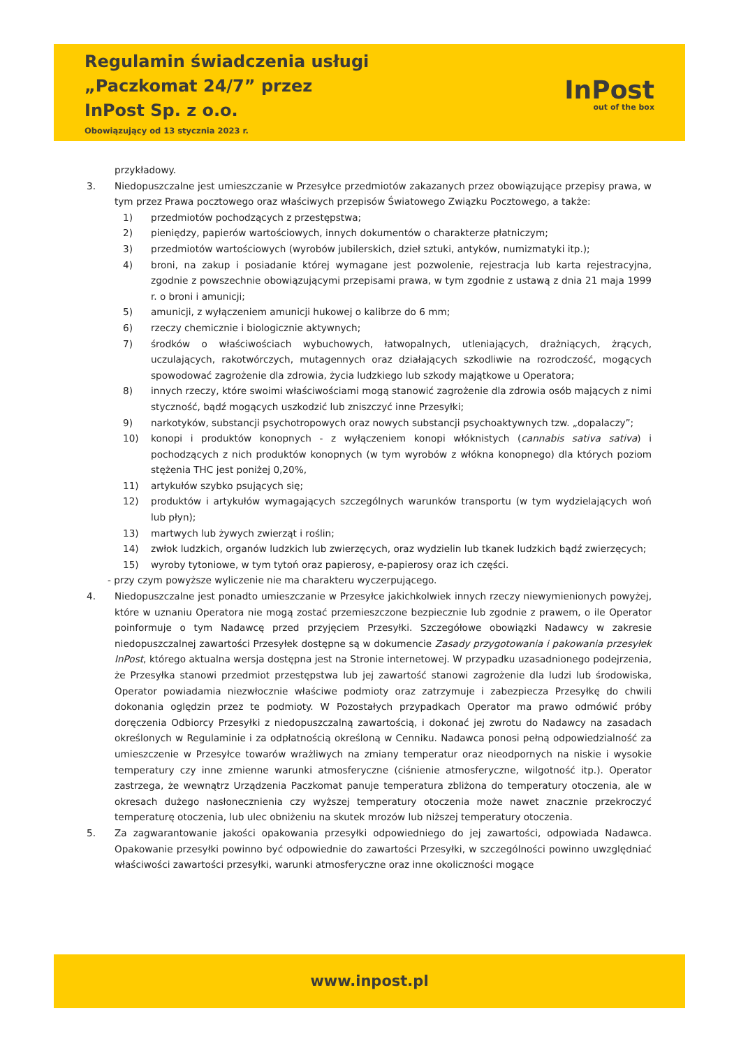Regulamin świadczenia usługi
„Paczkomat 24/7” przez
InPost Sp. z o.o.
Obowiązujący od 13 stycznia 2023 r.
InPost
out of the box
przykładowy.
3. Niedopuszczalne jest umieszczanie w Przesyłce przedmiotów zakazanych przez obowiązujące przepisy prawa, w tym przez Prawa pocztowego oraz właściwych przepisów Światowego Związku Pocztowego, a także:
1) przedmiotów pochodzących z przestępstwa;
2) pieniędzy, papierów wartościowych, innych dokumentów o charakterze płatniczym;
3) przedmiotów wartościowych (wyrobów jubilerskich, dzieł sztuki, antyków, numizmatyki itp.);
4) broni, na zakup i posiadanie której wymagane jest pozwolenie, rejestracja lub karta rejestracyjna, zgodnie z powszechnie obowiązującymi przepisami prawa, w tym zgodnie z ustawą z dnia 21 maja 1999 r. o broni i amunicji;
5) amunicji, z wyłączeniem amunicji hukowej o kalibrze do 6 mm;
6) rzeczy chemicznie i biologicznie aktywnych;
7) środków o właściwościach wybuchowych, łatwopalnych, utleniających, drażniących, żrących, uczulających, rakotwórczych, mutagennych oraz działających szkodliwie na rozrodczość, mogących spowodować zagrożenie dla zdrowia, życia ludzkiego lub szkody majątkowe u Operatora;
8) innych rzeczy, które swoimi właściwościami mogą stanowić zagrożenie dla zdrowia osób mających z nimi styczność, bądź mogących uszkodzić lub zniszczyć inne Przesyłki;
9) narkotyków, substancji psychotropowych oraz nowych substancji psychoaktywnych tzw. „dopalaczy”;
10) konopi i produktów konopnych - z wyłączeniem konopi włóknistych (cannabis sativa sativa) i pochodzących z nich produktów konopnych (w tym wyrobów z włókna konopnego) dla których poziom stężenia THC jest poniżej 0,20%,
11) artykułów szybko psujących się;
12) produktów i artykułów wymagających szczególnych warunków transportu (w tym wydzielających woń lub płyn);
13) martwych lub żywych zwierząt i roślin;
14) zwłok ludzkich, organów ludzkich lub zwierzęcych, oraz wydzielin lub tkanek ludzkich bądź zwierzęcych;
15) wyroby tytoniowe, w tym tytoń oraz papierosy, e-papierosy oraz ich części.
- przy czym powyższe wyliczenie nie ma charakteru wyczerpującego.
4. Niedopuszczalne jest ponadto umieszczanie w Przesyłce jakichkolwiek innych rzeczy niewymienionych powyżej, które w uznaniu Operatora nie mogą zostać przemieszczone bezpiecznie lub zgodnie z prawem, o ile Operator poinformuje o tym Nadawcę przed przyjęciem Przesyłki. Szczegółowe obowiązki Nadawcy w zakresie niedopuszczalnej zawartości Przesyłek dostępne są w dokumencie Zasady przygotowania i pakowania przesyłek InPost, którego aktualna wersja dostępna jest na Stronie internetowej. W przypadku uzasadnionego podejrzenia, że Przesyłka stanowi przedmiot przestępstwa lub jej zawartość stanowi zagrożenie dla ludzi lub środowiska, Operator powiadamia niezwłocznie właściwe podmioty oraz zatrzymuje i zabezpiecza Przesyłkę do chwili dokonania oględzin przez te podmioty. W Pozostałych przypadkach Operator ma prawo odmówić próby doręczenia Odbiorcy Przesyłki z niedopuszczalną zawartością, i dokonać jej zwrotu do Nadawcy na zasadach określonych w Regulaminie i za odpłatnością określoną w Cenniku. Nadawca ponosi pełną odpowiedzialność za umieszczenie w Przesyłce towarów wrażliwych na zmiany temperatur oraz nieodpornych na niskie i wysokie temperatury czy inne zmienne warunki atmosferyczne (ciśnienie atmosferyczne, wilgotność itp.). Operator zastrzega, że wewnątrz Urządzenia Paczkomat panuje temperatura zbliżona do temperatury otoczenia, ale w okresach dużego nasłonecznienia czy wyższej temperatury otoczenia może nawet znacznie przekroczyć temperaturę otoczenia, lub ulec obniżeniu na skutek mrozów lub niższej temperatury otoczenia.
5. Za zagwarantowanie jakości opakowania przesyłki odpowiedniego do jej zawartości, odpowiada Nadawca. Opakowanie przesyłki powinno być odpowiednie do zawartości Przesyłki, w szczególności powinno uwzględniać właściwości zawartości przesyłki, warunki atmosferyczne oraz inne okoliczności mogące
www.inpost.pl